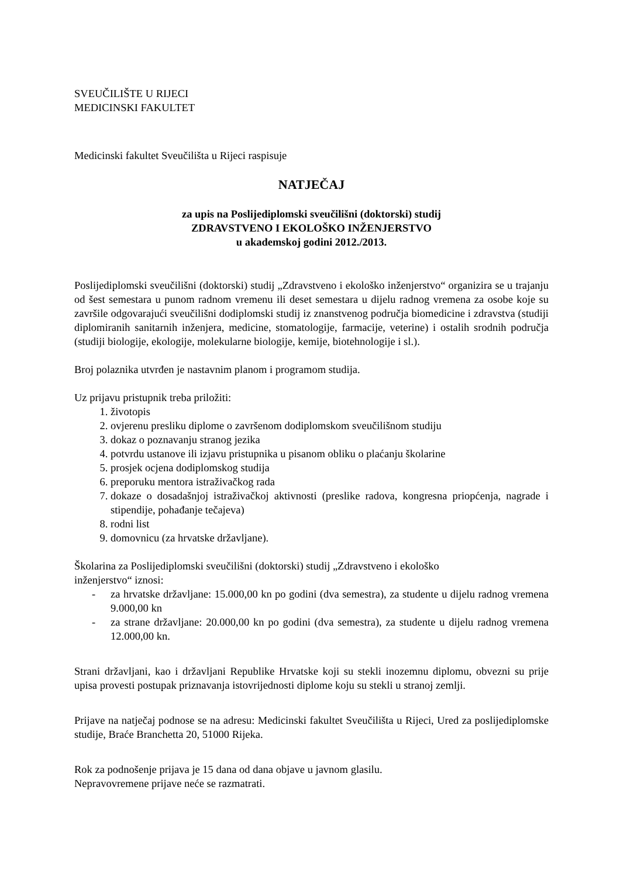SVEUČILIŠTE U RIJECI
MEDICINSKI FAKULTET
Medicinski fakultet Sveučilišta u Rijeci raspisuje
NATJEČAJ
za upis na Poslijediplomski sveučilišni (doktorski) studij
ZDRAVSTVENO I EKOLOŠKO INŽENJERSTVO
u akademskoj godini 2012./2013.
Poslijediplomski sveučilišni (doktorski) studij „Zdravstveno i ekološko inženjerstvo“ organizira se u trajanju od šest semestara u punom radnom vremenu ili deset semestara u dijelu radnog vremena za osobe koje su završile odgovarajući sveučilišni dodiplomski studij iz znanstvenog područja biomedicine i zdravstva (studiji diplomiranih sanitarnih inženjera, medicine, stomatologije, farmacije, veterine) i ostalih srodnih područja (studiji biologije, ekologije, molekularne biologije, kemije, biotehnologije i sl.).
Broj polaznika utvrđen je nastavnim planom i programom studija.
Uz prijavu pristupnik treba priložiti:
1. životopis
2. ovjerenu presliku diplome o završenom dodiplomskom sveučilišnom studiju
3. dokaz o poznavanju stranog jezika
4. potvrdu ustanove ili izjavu pristupnika u pisanom obliku o plaćanju školarine
5. prosjek ocjena dodiplomskog studija
6. preporuku mentora istraživačkog rada
7. dokaze o dosadašnjoj istraživačkoj aktivnosti (preslike radova, kongresna priopćenja, nagrade i stipendije, pohađanje tečajeva)
8. rodni list
9. domovnicu (za hrvatske državljane).
Školarina za Poslijediplomski sveučilišni (doktorski) studij „Zdravstveno i ekološko
inženjerstvo“ iznosi:
- za hrvatske državljane: 15.000,00 kn po godini (dva semestra), za studente u dijelu radnog vremena 9.000,00 kn
- za strane državljane: 20.000,00 kn po godini (dva semestra), za studente u dijelu radnog vremena 12.000,00 kn.
Strani državljani, kao i državljani Republike Hrvatske koji su stekli inozemnu diplomu, obvezni su prije upisa provesti postupak priznavanja istovrijednosti diplome koju su stekli u stranoj zemlji.
Prijave na natječaj podnose se na adresu: Medicinski fakultet Sveučilišta u Rijeci, Ured za poslijediplomske studije, Braće Branchetta 20, 51000 Rijeka.
Rok za podnošenje prijava je 15 dana od dana objave u javnom glasilu.
Nepravovremene prijave neće se razmatrati.